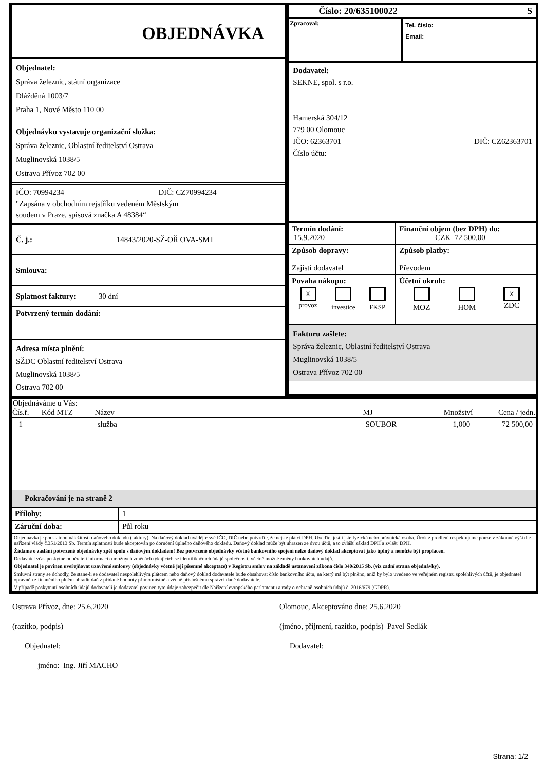OBJEDNÁVKA
Objednatel:
Správa železnic, státní organizace
Dlážděná 1003/7
Praha 1, Nové Město 110 00
Objednávku vystavuje organizační složka:
Správa železnic, Oblastní ředitelství Ostrava
Muglinovská 1038/5
Ostrava Přívoz 702 00
IČO: 70994234 DIČ: CZ70994234
"Zapsána v obchodním rejstříku vedeném Městským
soudem v Praze, spisová značka A 48384“
Č. j.: 14843/2020-SŽ-OŘ OVA-SMT
Smlouva:
Splatnost faktury: 30 dní
Potvrzený termín dodání:
Adresa místa plnění:
SŽDC Oblastní ředitelství Ostrava
Muglinovská 1038/5
Ostrava 702 00
Číslo: 20/635100022 S
Zpracoval:
Tel. číslo:
Email:
Dodavatel:
SEKNE, spol. s r.o.
Hamerská 304/12
779 00 Olomouc
IČO: 62363701 DIČ: CZ62363701
Číslo účtu:
| Termín dodání: 15.9.2020 | Finanční objem (bez DPH) do: CZK 72 500,00 |
| Způsob dopravy: Zajistí dodavatel | Způsob platby: Převodem |
| Povaha nákupu: / X provoz / investice / FKSP / | Účetní okruh: / MOZ / HOM / X ZDC / |
Fakturu zašlete:
Správa železnic, Oblastní ředitelství Ostrava
Muglinovská 1038/5
Ostrava Přívoz 702 00
| Objednáváme u Vás: | | | | | |
| Čís.ř. | Kód MTZ | Název | MJ | Množství | Cena / jedn. |
| 1 | | služba | SOUBOR | 1,000 | 72 500,00 |
| Pokračování je na straně 2 | | | | | |
| Přílohy: | 1 |
| Záruční doba: | Půl roku |
Objednávka je podstatnou náležitostí daňového dokladu (faktury). Na daňový doklad uvádějte své IČO, DIČ nebo potvrďte, že nejste plátci DPH. Uveďte, jestli jste fyzická nebo právnická osoba. Úrok z prodlení respektujeme pouze v zákonné výši dle nařízení vlády č.351/2013 Sb. Termín splatnosti bude akceptován po doručení úplného daňového dokladu. Daňový doklad může být uhrazen ze dvou účtů, a to zvlášť základ DPH a zvlášť DPH.
Žádáme o zaslání potvrzené objednávky zpět spolu s daňovým dokladem! Bez potvrzené objednávky včetně bankovního spojení nelze daňový doklad akceptovat jako úplný a nemůže být proplacen.
Dodavatel včas poskytne odběrateli informaci o možných změnách týkajících se identifikačních údajů společnosti, včetně možné změny bankovních údajů.
Objednatel je povinen uveřejňovat uzavřené smlouvy (objednávky včetně její písemné akceptace) v Registru smluv na základě ustanovení zákona číslo 340/2015 Sb. (viz zadní strana objednávky).
Smluvní strany se dohodly, že stane-li se dodavatel nespolehlivým plátcem nebo daňový doklad dodavatele bude obsahovat číslo bankovního účtu, na který má být plněno, aniž by bylo uvedeno ve veřejném registru spolehlivých účtů, je objednatel oprávněn z finančního plnění uhradit daň z přidané hodnoty přímo místně a věcně příslušnému správci daně dodavatele.
V případě poskytnutí osobních údajů dodavateli je dodavatel povinen tyto údaje zabezpečit dle Nařízení evropského parlamentu a rady o ochraně osobních údajů č. 2016/679 (GDPR).
Ostrava Přívoz, dne: 25.6.2020
(razítko, podpis)
Objednatel:
jméno: Ing. Jiří MACHO
Olomouc, Akceptováno dne: 25.6.2020
(jméno, příjmení, razítko, podpis) Pavel Sedlák
Dodavatel:
Strana: 1/2